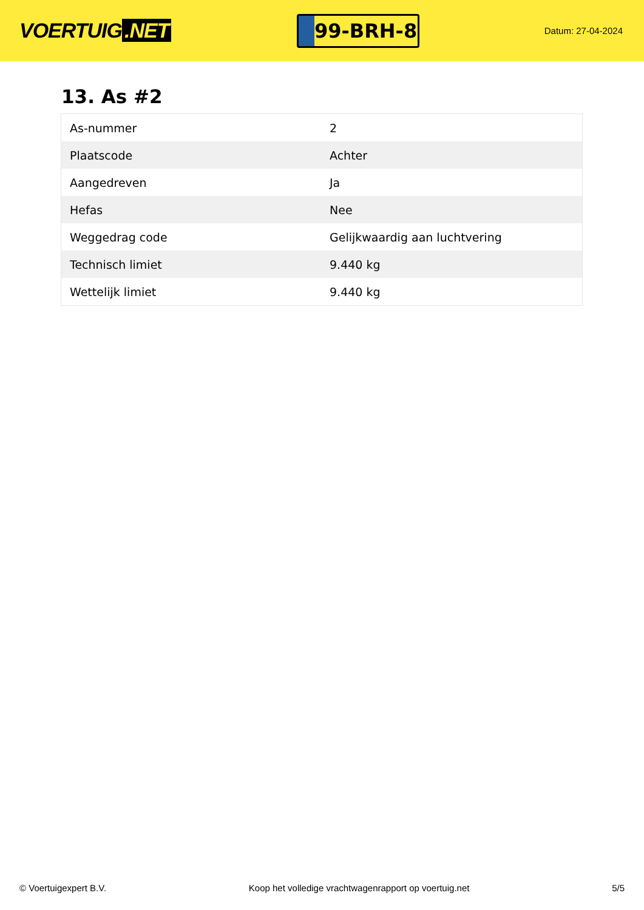VOERTUIG.NET
99-BRH-8
Datum: 27-04-2024
13. As #2
| As-nummer | 2 |
| Plaatscode | Achter |
| Aangedreven | Ja |
| Hefas | Nee |
| Weggedrag code | Gelijkwaardig aan luchtvering |
| Technisch limiet | 9.440 kg |
| Wettelijk limiet | 9.440 kg |
© Voertuigexpert B.V. Koop het volledige vrachtwagenrapport op voertuig.net 5/5